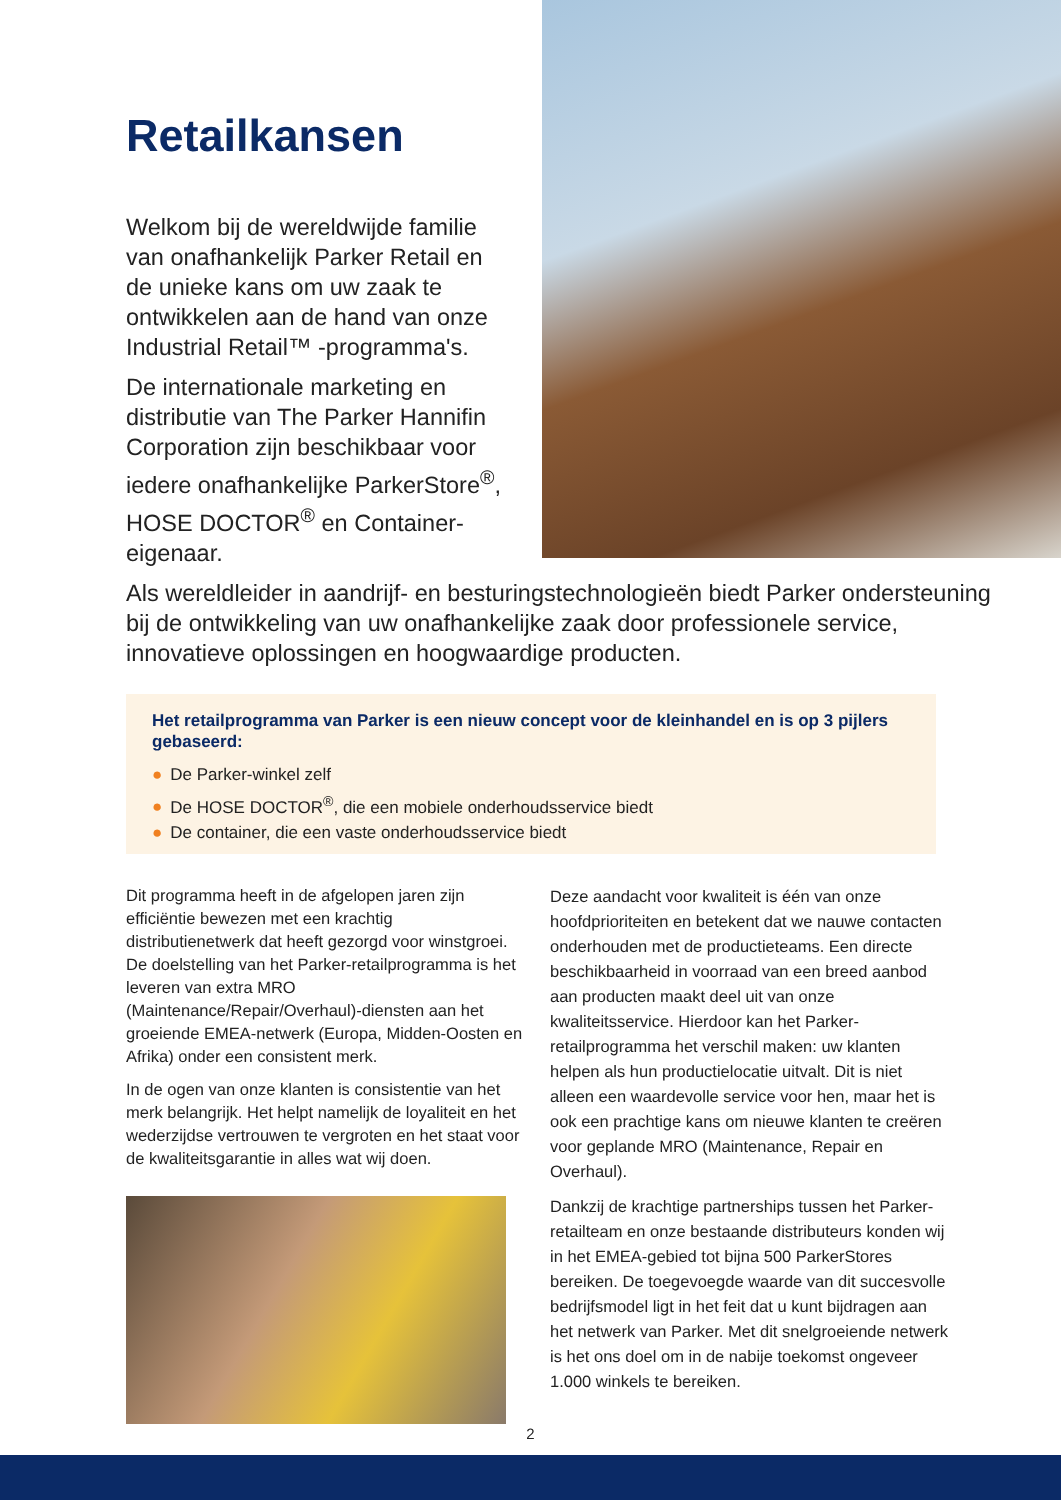Retailkansen
Welkom bij de wereldwijde familie van onafhankelijk Parker Retail en de unieke kans om uw zaak te ontwikkelen aan de hand van onze Industrial Retail™ -programma's.
De internationale marketing en distributie van The Parker Hannifin Corporation zijn beschikbaar voor iedere onafhankelijke ParkerStore<sup>®</sup>, HOSE DOCTOR<sup>®</sup> en Container-eigenaar.
Als wereldleider in aandrijf- en besturingstechnologieën biedt Parker ondersteuning bij de ontwikkeling van uw onafhankelijke zaak door professionele service, innovatieve oplossingen en hoogwaardige producten.
Het retailprogramma van Parker is een nieuw concept voor de kleinhandel en is op 3 pijlers gebaseerd:
● De Parker-winkel zelf
● De HOSE DOCTOR<sup>®</sup>, die een mobiele onderhoudsservice biedt
● De container, die een vaste onderhoudsservice biedt
Dit programma heeft in de afgelopen jaren zijn efficiëntie bewezen met een krachtig distributienetwerk dat heeft gezorgd voor winstgroei. De doelstelling van het Parker-retailprogramma is het leveren van extra MRO (Maintenance/Repair/Overhaul)-diensten aan het groeiende EMEA-netwerk (Europa, Midden-Oosten en Afrika) onder een consistent merk.
In de ogen van onze klanten is consistentie van het merk belangrijk. Het helpt namelijk de loyaliteit en het wederzijdse vertrouwen te vergroten en het staat voor de kwaliteitsgarantie in alles wat wij doen.
Deze aandacht voor kwaliteit is één van onze hoofdprioriteiten en betekent dat we nauwe contacten onderhouden met de productieteams. Een directe beschikbaarheid in voorraad van een breed aanbod aan producten maakt deel uit van onze kwaliteitsservice. Hierdoor kan het Parker-retailprogramma het verschil maken: uw klanten helpen als hun productielocatie uitvalt. Dit is niet alleen een waardevolle service voor hen, maar het is ook een prachtige kans om nieuwe klanten te creëren voor geplande MRO (Maintenance, Repair en Overhaul).
Dankzij de krachtige partnerships tussen het Parker-retailteam en onze bestaande distributeurs konden wij in het EMEA-gebied tot bijna 500 ParkerStores bereiken. De toegevoegde waarde van dit succesvolle bedrijfsmodel ligt in het feit dat u kunt bijdragen aan het netwerk van Parker. Met dit snelgroeiende netwerk is het ons doel om in de nabije toekomst ongeveer 1.000 winkels te bereiken.
2